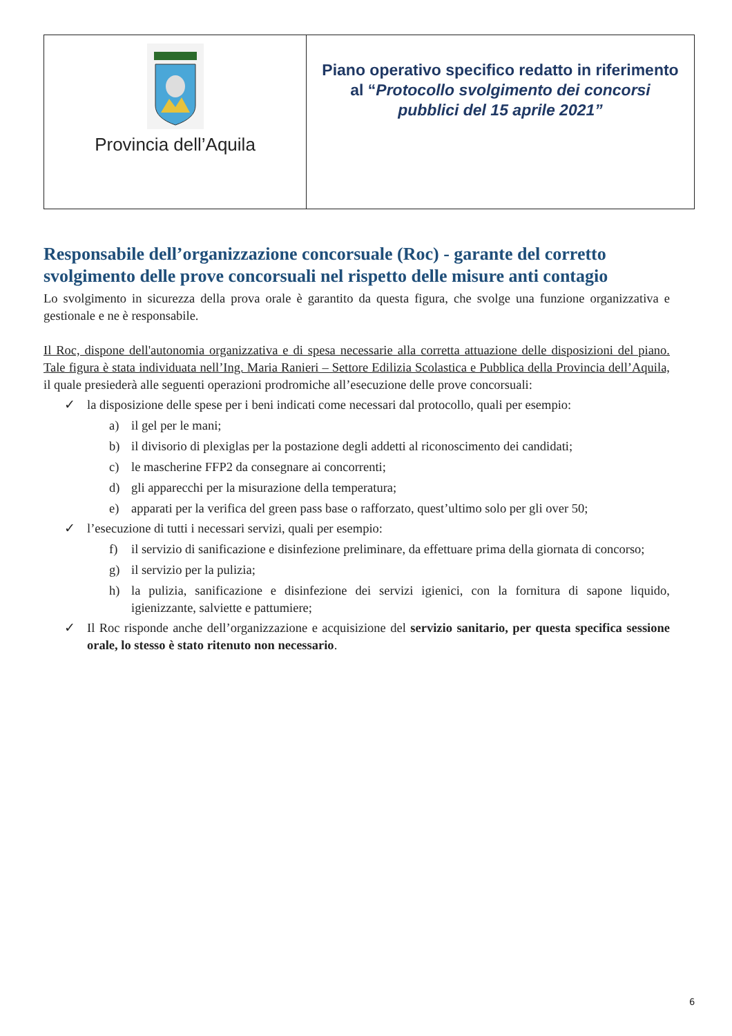| Provincia dell’Aquila | Piano operativo specifico redatto in riferimento al “ Protocollo svolgimento dei concorsi pubblici del 15 aprile 2021” |
Responsabile dell’organizzazione concorsuale (Roc) - garante del corretto svolgimento delle prove concorsuali nel rispetto delle misure anti contagio
Lo svolgimento in sicurezza della prova orale è garantito da questa figura, che svolge una funzione organizzativa e gestionale e ne è responsabile.
Il Roc, dispone dell'autonomia organizzativa e di spesa necessarie alla corretta attuazione delle disposizioni del piano. Tale figura è stata individuata nell’Ing. Maria Ranieri – Settore Edilizia Scolastica e Pubblica della Provincia dell’Aquila, il quale presiederà alle seguenti operazioni prodromiche all’esecuzione delle prove concorsuali:
✓ la disposizione delle spese per i beni indicati come necessari dal protocollo, quali per esempio:
a) il gel per le mani;
b) il divisorio di plexiglas per la postazione degli addetti al riconoscimento dei candidati;
c) le mascherine FFP2 da consegnare ai concorrenti;
d) gli apparecchi per la misurazione della temperatura;
e) apparati per la verifica del green pass base o rafforzato, quest’ultimo solo per gli over 50;
✓ l’esecuzione di tutti i necessari servizi, quali per esempio:
f) il servizio di sanificazione e disinfezione preliminare, da effettuare prima della giornata di concorso;
g) il servizio per la pulizia;
h) la pulizia, sanificazione e disinfezione dei servizi igienici, con la fornitura di sapone liquido, igienizzante, salviette e pattumiere;
✓ Il Roc risponde anche dell’organizzazione e acquisizione del servizio sanitario, per questa specifica sessione orale, lo stesso è stato ritenuto non necessario.
6